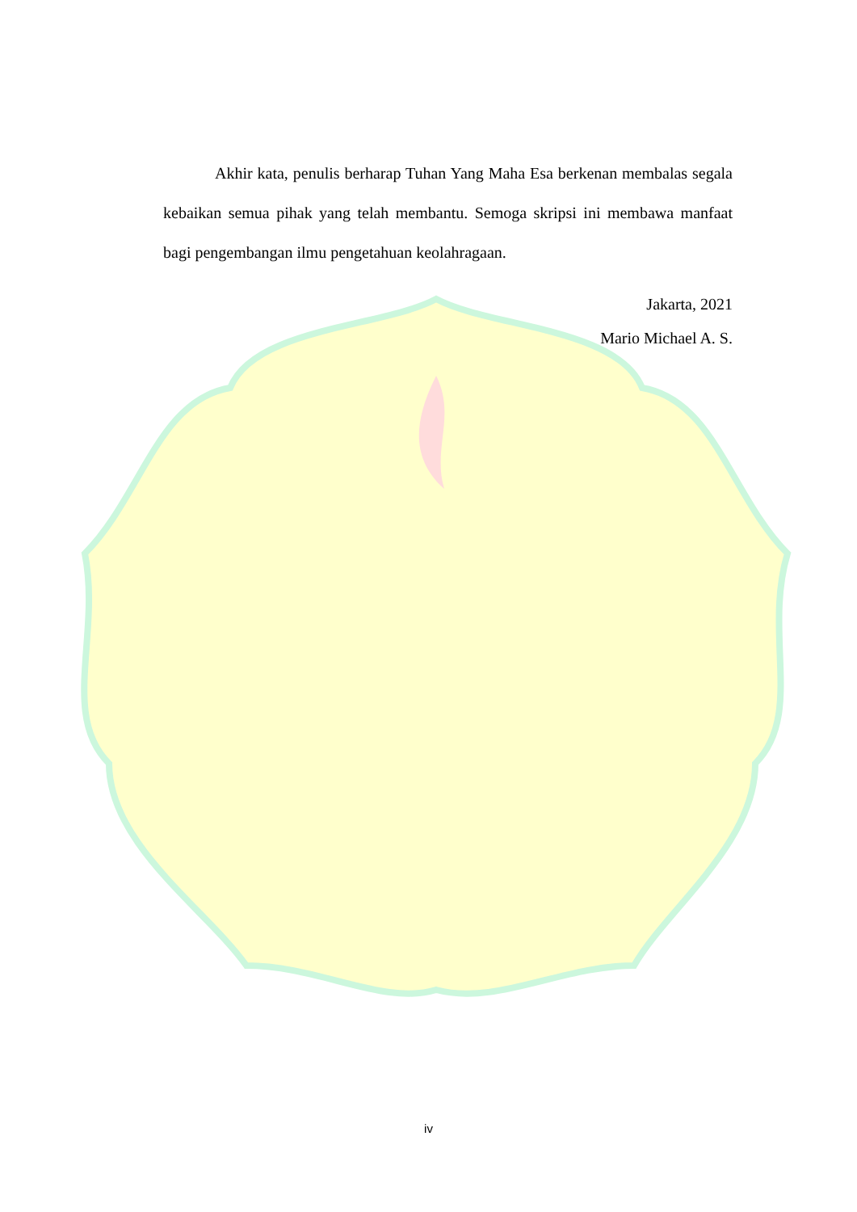Akhir kata, penulis berharap Tuhan Yang Maha Esa berkenan membalas segala kebaikan semua pihak yang telah membantu. Semoga skripsi ini membawa manfaat bagi pengembangan ilmu pengetahuan keolahragaan.
Jakarta, 2021
Mario Michael A. S.
iv